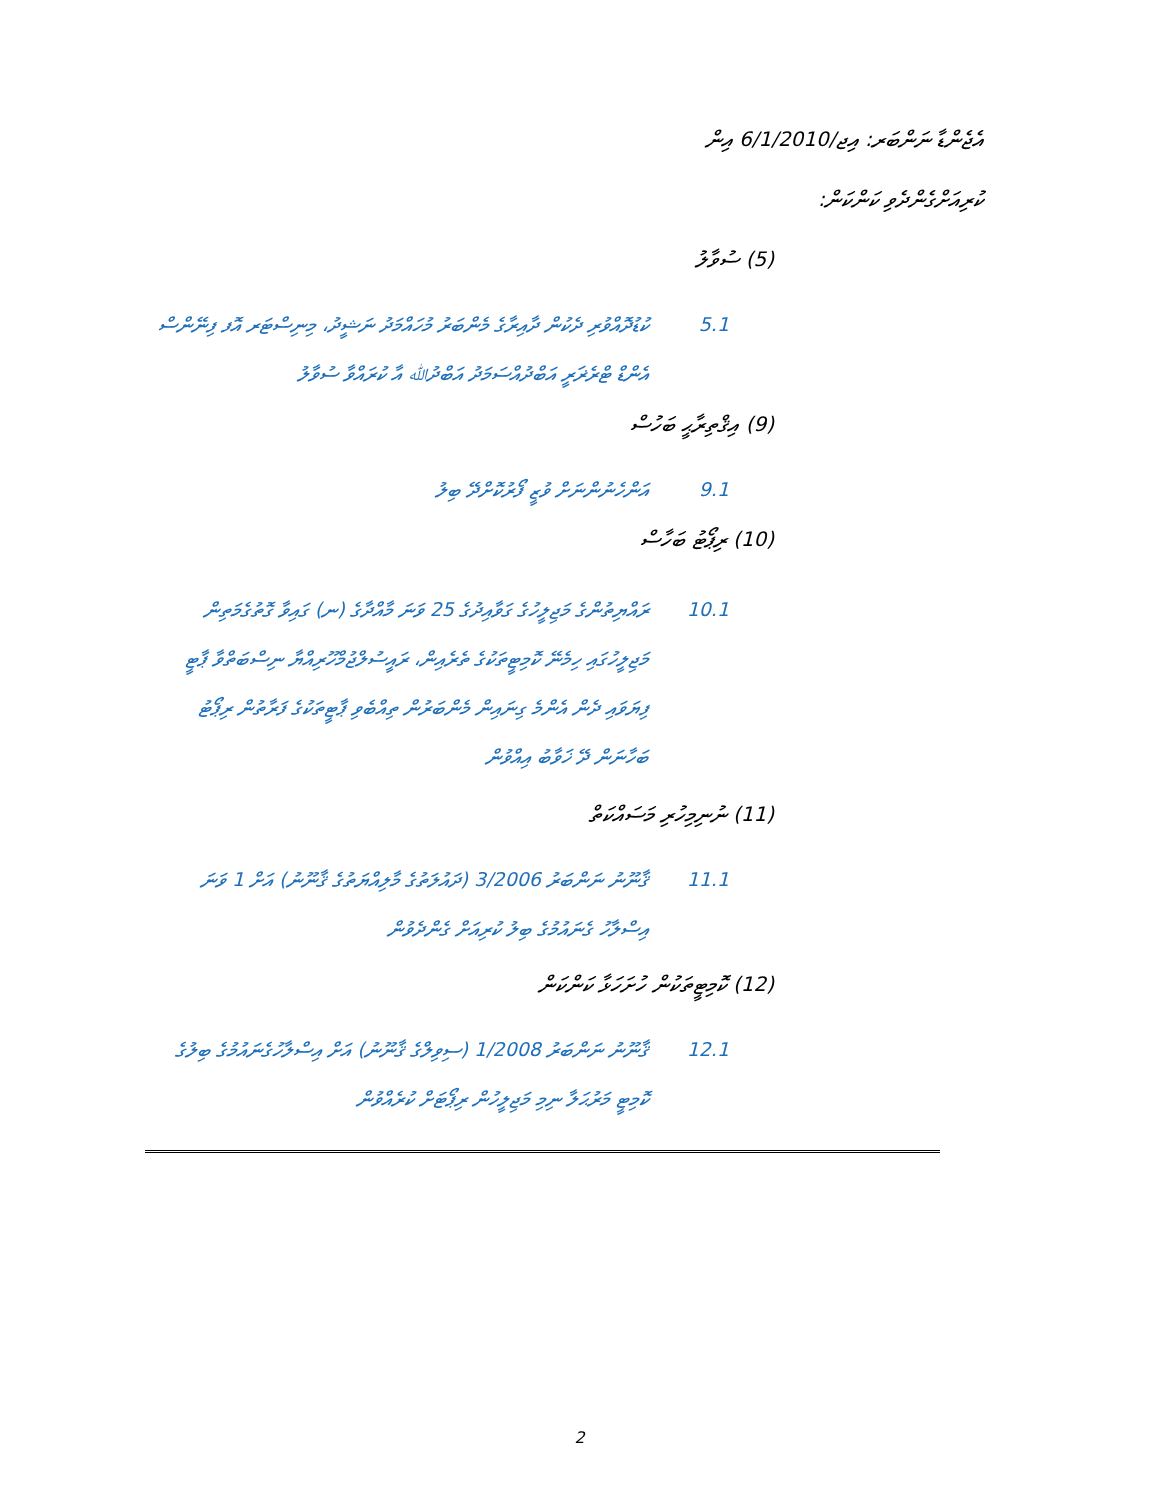އެޖެންޑާ ނަންބަރ: އިޖ/6/1/2010 އިން
ކުރިއަށްގެންދެވި ކަންކަން:
(5) ސުވާލު
5.1 ކުޑުދޮއްވުރި ދެކުން ދާއިރާގެ މެންބަރު މުހައްމަދު ނަޝީދު، މިނިސްޓަރ އޮފ ފިނޭންސް އެންޑް ޓްރެޜަރީ އަބްދުއްސަމަދު އަބްދުﷲ އާ ކުރައްވާ ސުވާލު
(9) އިޤްތިރާޙީ ބަހުސް
9.1 އަންހެނުންނަށް ވުޒީ ފޯރުކޮށްދޭ ބިލު
(10) ރިޕޯޓު ބަހާސް
10.1 ރައްޔިތުންގެ މަޖިލީހުގެ ގަވާއިދުގެ 25 ވަނަ މާއްދާގެ (ނ) ގައިވާ ގޮތުގެމަތިން މަޖިލީހުގައި ހިމެނޭ ކޮމިޓީތަކުގެ ތެރެއިން، ރައީސުލްޖުމްހޫރިއްޔާ ނިސްބަތްވާ ޕާޓީ ފިޔަވައި ދެން އެންމެ ގިނައިން މެންބަރުން ތިއްބެވި ޕާޓީތަކުގެ ފަރާތުން ރިޕޯޓު ބަހާނަން ދޭ ޚަވާބު އިއްވުން
(11) ނުނިމިހުރި މަސައްކަތް
11.1 ޤާނޫނު ނަންބަރު 3/2006 (ދައުލަތުގެ މާލިއްޔަތުގެ ޤާނޫނު) އަށް 1 ވަނަ އިސްލާހު ގެނައުމުގެ ބިލު ކުރިއަށް ގެންދެވުން
(12) ކޮމިޓީތަކުން ހުށަހަޅާ ކަންކަން
12.1 ޤާނޫނު ނަންބަރު 1/2008 (ސިވިލްގެ ޤާނޫނު) އަށް އިސްލާހުގެނައުމުގެ ބިލުގެ ކޮމިޓީ މަރުޙަލާ ނިމި މަޖިލީހުން ރިޕޯޓަށް ކުރެއްވުން
2